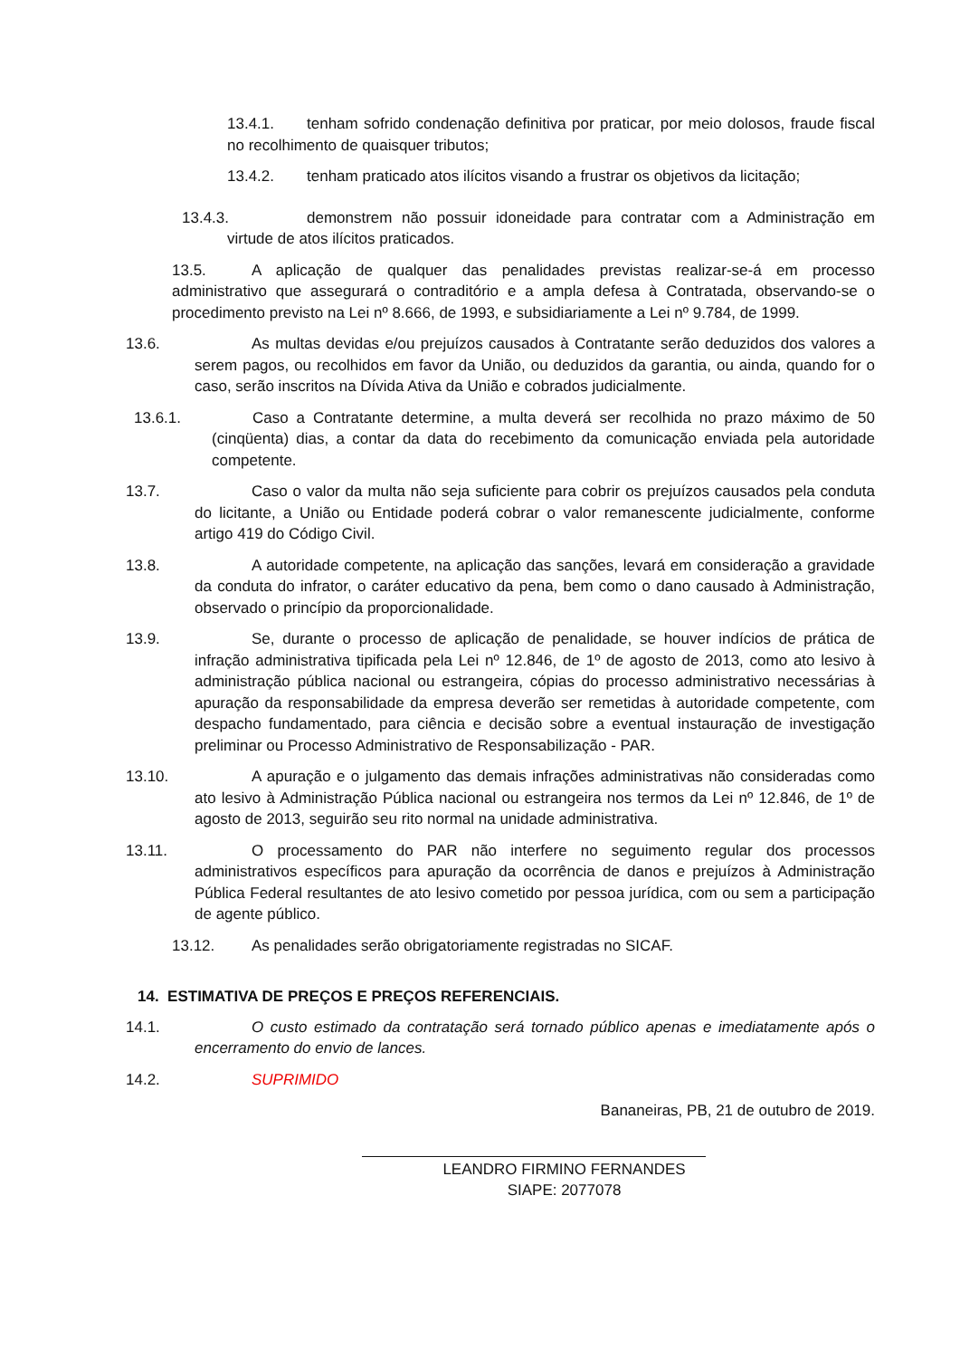13.4.1. tenham sofrido condenação definitiva por praticar, por meio dolosos, fraude fiscal no recolhimento de quaisquer tributos;
13.4.2. tenham praticado atos ilícitos visando a frustrar os objetivos da licitação;
13.4.3. demonstrem não possuir idoneidade para contratar com a Administração em virtude de atos ilícitos praticados.
13.5. A aplicação de qualquer das penalidades previstas realizar-se-á em processo administrativo que assegurará o contraditório e a ampla defesa à Contratada, observando-se o procedimento previsto na Lei nº 8.666, de 1993, e subsidiariamente a Lei nº 9.784, de 1999.
13.6. As multas devidas e/ou prejuízos causados à Contratante serão deduzidos dos valores a serem pagos, ou recolhidos em favor da União, ou deduzidos da garantia, ou ainda, quando for o caso, serão inscritos na Dívida Ativa da União e cobrados judicialmente.
13.6.1. Caso a Contratante determine, a multa deverá ser recolhida no prazo máximo de 50 (cinqüenta) dias, a contar da data do recebimento da comunicação enviada pela autoridade competente.
13.7. Caso o valor da multa não seja suficiente para cobrir os prejuízos causados pela conduta do licitante, a União ou Entidade poderá cobrar o valor remanescente judicialmente, conforme artigo 419 do Código Civil.
13.8. A autoridade competente, na aplicação das sanções, levará em consideração a gravidade da conduta do infrator, o caráter educativo da pena, bem como o dano causado à Administração, observado o princípio da proporcionalidade.
13.9. Se, durante o processo de aplicação de penalidade, se houver indícios de prática de infração administrativa tipificada pela Lei nº 12.846, de 1º de agosto de 2013, como ato lesivo à administração pública nacional ou estrangeira, cópias do processo administrativo necessárias à apuração da responsabilidade da empresa deverão ser remetidas à autoridade competente, com despacho fundamentado, para ciência e decisão sobre a eventual instauração de investigação preliminar ou Processo Administrativo de Responsabilização - PAR.
13.10. A apuração e o julgamento das demais infrações administrativas não consideradas como ato lesivo à Administração Pública nacional ou estrangeira nos termos da Lei nº 12.846, de 1º de agosto de 2013, seguirão seu rito normal na unidade administrativa.
13.11. O processamento do PAR não interfere no seguimento regular dos processos administrativos específicos para apuração da ocorrência de danos e prejuízos à Administração Pública Federal resultantes de ato lesivo cometido por pessoa jurídica, com ou sem a participação de agente público.
13.12. As penalidades serão obrigatoriamente registradas no SICAF.
14. ESTIMATIVA DE PREÇOS E PREÇOS REFERENCIAIS.
14.1. O custo estimado da contratação será tornado público apenas e imediatamente após o encerramento do envio de lances.
14.2. SUPRIMIDO
Bananeiras, PB, 21 de outubro de 2019.
LEANDRO FIRMINO FERNANDES
SIAPE: 2077078